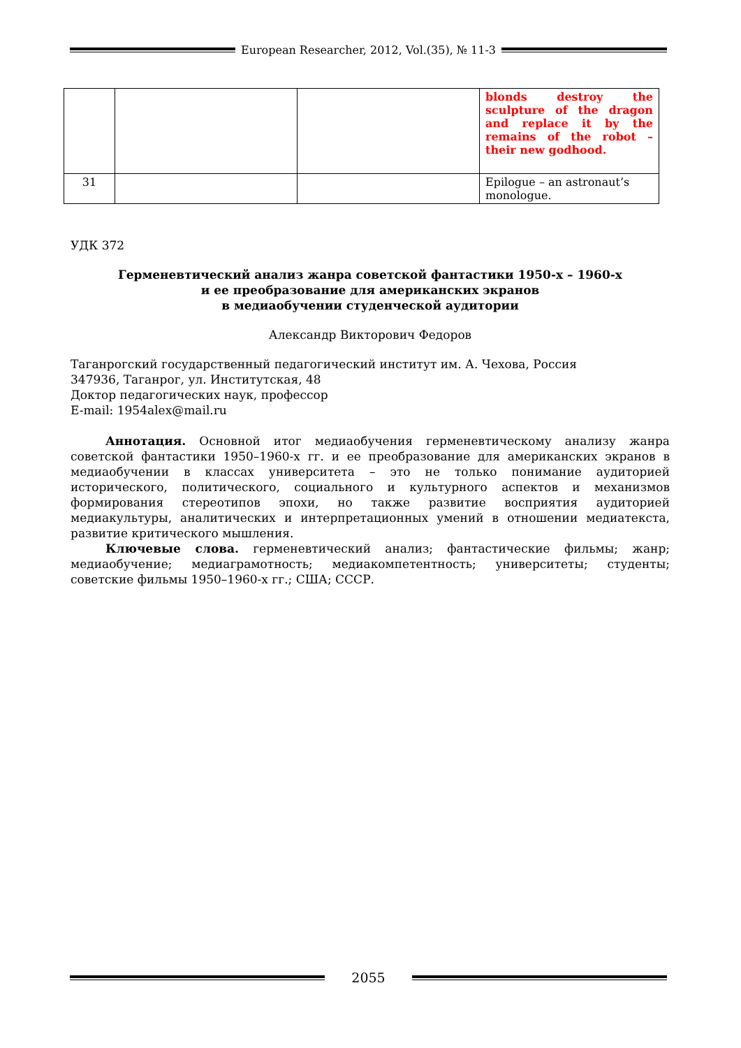European Researcher, 2012, Vol.(35), № 11-3
| | | | blonds destroy the sculpture of the dragon and replace it by the remains of the robot – their new godhood. |
| 31 | | | Epilogue – an astronaut’s monologue. |
УДК 372
Герменевтический анализ жанра советской фантастики 1950-х – 1960-х
и ее преобразование для американских экранов
в медиаобучении студенческой аудитории
Александр Викторович Федоров
Таганрогский государственный педагогический институт им. А. Чехова, Россия
347936, Таганрог, ул. Институтская, 48
Доктор педагогических наук, профессор
E-mail: 1954alex@mail.ru
Аннотация. Основной итог медиаобучения герменевтическому анализу жанра советской фантастики 1950–1960-х гг. и ее преобразование для американских экранов в медиаобучении в классах университета – это не только понимание аудиторией исторического, политического, социального и культурного аспектов и механизмов формирования стереотипов эпохи, но также развитие восприятия аудиторией медиакультуры, аналитических и интерпретационных умений в отношении медиатекста, развитие критического мышления.
Ключевые слова. герменевтический анализ; фантастические фильмы; жанр; медиаобучение; медиаграмотность; медиакомпетентность; университеты; студенты; советские фильмы 1950–1960-х гг.; США; СССР.
2055